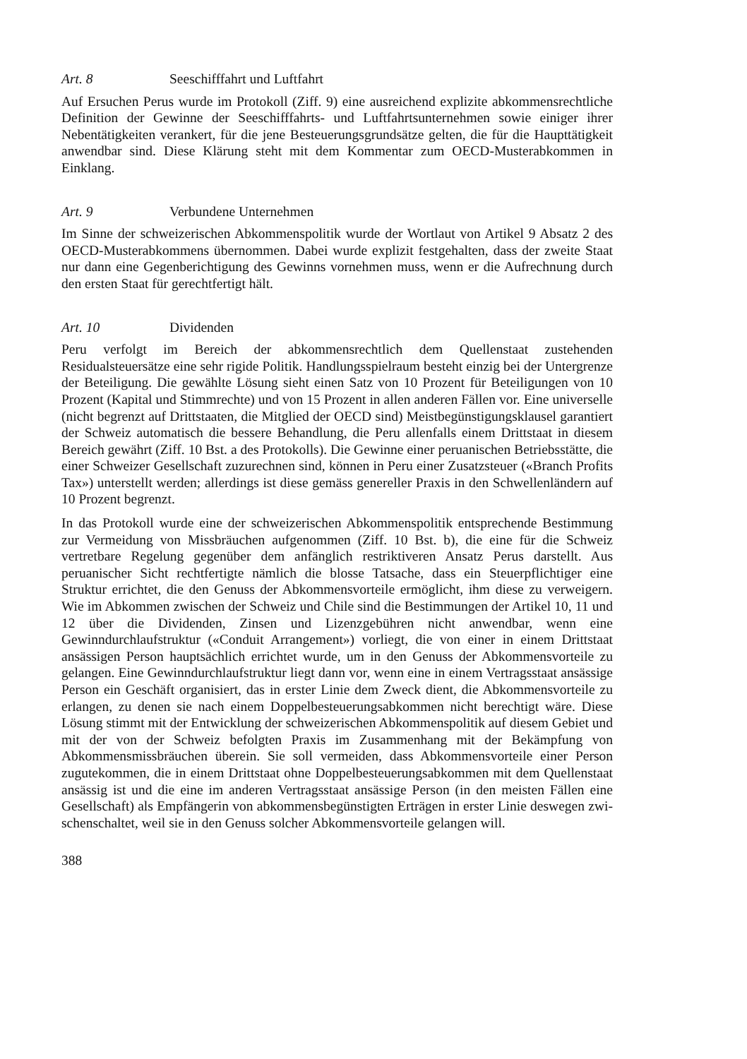Art. 8 Seeschifffahrt und Luftfahrt
Auf Ersuchen Perus wurde im Protokoll (Ziff. 9) eine ausreichend explizite abkom­mensrechtliche Definition der Gewinne der Seeschifffahrts- und Luftfahrtsunter­nehmen sowie einiger ihrer Nebentätigkeiten verankert, für die jene Besteuerungs­grundsätze gelten, die für die Haupttätigkeit anwendbar sind. Diese Klärung steht mit dem Kommentar zum OECD-Musterabkommen in Einklang.
Art. 9 Verbundene Unternehmen
Im Sinne der schweizerischen Abkommenspolitik wurde der Wortlaut von Artikel 9 Absatz 2 des OECD-Musterabkommens übernommen. Dabei wurde explizit fest­gehalten, dass der zweite Staat nur dann eine Gegenberichtigung des Gewinns vornehmen muss, wenn er die Aufrechnung durch den ersten Staat für gerechtfertigt hält.
Art. 10 Dividenden
Peru verfolgt im Bereich der abkommensrechtlich dem Quellenstaat zustehenden Residualsteuersätze eine sehr rigide Politik. Handlungsspielraum besteht einzig bei der Untergrenze der Beteiligung. Die gewählte Lösung sieht einen Satz von 10 Prozent für Beteiligungen von 10 Prozent (Kapital und Stimmrechte) und von 15 Prozent in allen anderen Fällen vor. Eine universelle (nicht begrenzt auf Dritt­staaten, die Mitglied der OECD sind) Meistbegünstigungsklausel garantiert der Schweiz automatisch die bessere Behandlung, die Peru allenfalls einem Drittstaat in diesem Bereich gewährt (Ziff. 10 Bst. a des Protokolls). Die Gewinne einer peruani­schen Betriebsstätte, die einer Schweizer Gesellschaft zuzurechnen sind, können in Peru einer Zusatzsteuer («Branch Profits Tax») unterstellt werden; allerdings ist diese gemäss genereller Praxis in den Schwellenländern auf 10 Prozent begrenzt.
In das Protokoll wurde eine der schweizerischen Abkommenspolitik entsprechende Bestimmung zur Vermeidung von Missbräuchen aufgenommen (Ziff. 10 Bst. b), die eine für die Schweiz vertretbare Regelung gegenüber dem anfänglich restriktiveren Ansatz Perus darstellt. Aus peruanischer Sicht rechtfertigte nämlich die blosse Tatsache, dass ein Steuerpflichtiger eine Struktur errichtet, die den Genuss der Abkommensvorteile ermöglicht, ihm diese zu verweigern. Wie im Abkommen zwischen der Schweiz und Chile sind die Bestimmungen der Artikel 10, 11 und 12 über die Dividenden, Zinsen und Lizenzgebühren nicht anwendbar, wenn eine Gewinndurchlaufstruktur («Conduit Arrangement») vorliegt, die von einer in einem Drittstaat ansässigen Person hauptsächlich errichtet wurde, um in den Genuss der Abkommensvorteile zu gelangen. Eine Gewinndurchlaufstruktur liegt dann vor, wenn eine in einem Vertragsstaat ansässige Person ein Geschäft organisiert, das in erster Linie dem Zweck dient, die Abkommensvorteile zu erlangen, zu denen sie nach einem Doppelbesteuerungsabkommen nicht berechtigt wäre. Diese Lösung stimmt mit der Entwicklung der schweizerischen Abkommenspolitik auf diesem Gebiet und mit der von der Schweiz befolgten Praxis im Zusammenhang mit der Bekämpfung von Abkommensmissbräuchen überein. Sie soll vermeiden, dass Abkommensvorteile einer Person zugutekommen, die in einem Drittstaat ohne Doppelbesteuerungsabkommen mit dem Quellenstaat ansässig ist und die eine im anderen Vertragsstaat ansässige Person (in den meisten Fällen eine Gesellschaft) als Empfängerin von abkommensbegünstigten Erträgen in erster Linie deswegen zwi­schenschaltet, weil sie in den Genuss solcher Abkommensvorteile gelangen will.
388